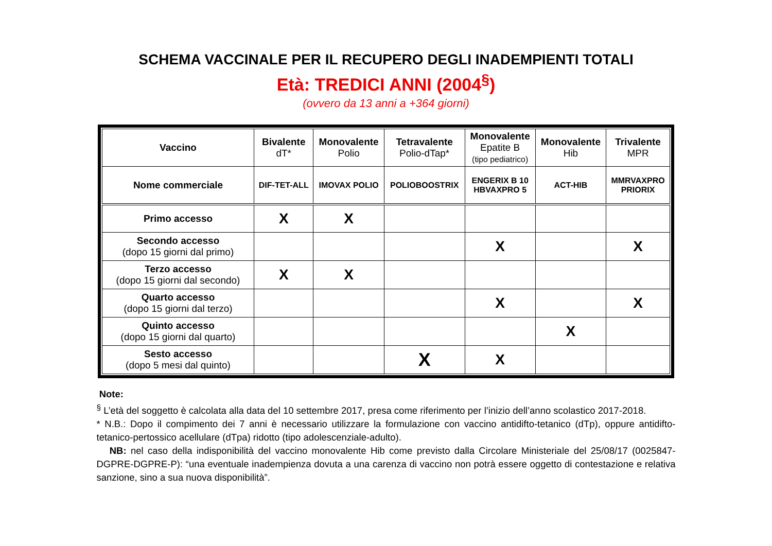SCHEMA VACCINALE PER IL RECUPERO DEGLI INADEMPIENTI TOTALI
Età: TREDICI ANNI (2004<sup>§</sup>)
(ovvero da 13 anni a +364 giorni)
| Vaccino | Bivalente dT* | Monovalente Polio | Tetravalente Polio-dTap* | Monovalente Epatite B (tipo pediatrico) | Monovalente Hib | Trivalente MPR |
| --- | --- | --- | --- | --- | --- | --- |
| Nome commerciale | DIF-TET-ALL | IMOVAX POLIO | POLIOBOOSTRIX | ENGERIX B 10 HBVAXPRO 5 | ACT-HIB | MMRVAXPRO PRIORIX |
| Primo accesso | X | X | | | | |
| Secondo accesso (dopo 15 giorni dal primo) | | | | X | | X |
| Terzo accesso (dopo 15 giorni dal secondo) | X | X | | | | |
| Quarto accesso (dopo 15 giorni dal terzo) | | | | X | | X |
| Quinto accesso (dopo 15 giorni dal quarto) | | | | | X | |
| Sesto accesso (dopo 5 mesi dal quinto) | | | X | X | | |
Note:
<sup>§</sup> L’età del soggetto è calcolata alla data del 10 settembre 2017, presa come riferimento per l’inizio dell’anno scolastico 2017-2018.
* N.B.: Dopo il compimento dei 7 anni è necessario utilizzare la formulazione con vaccino antidifto-tetanico (dTp), oppure antidifto-tetanico-pertossico acellulare (dTpa) ridotto (tipo adolescenziale-adulto).
NB: nel caso della indisponibilità del vaccino monovalente Hib come previsto dalla Circolare Ministeriale del 25/08/17 (0025847-DGPRE-DGPRE-P): “una eventuale inadempienza dovuta a una carenza di vaccino non potrà essere oggetto di contestazione e relativa sanzione, sino a sua nuova disponibilità”.